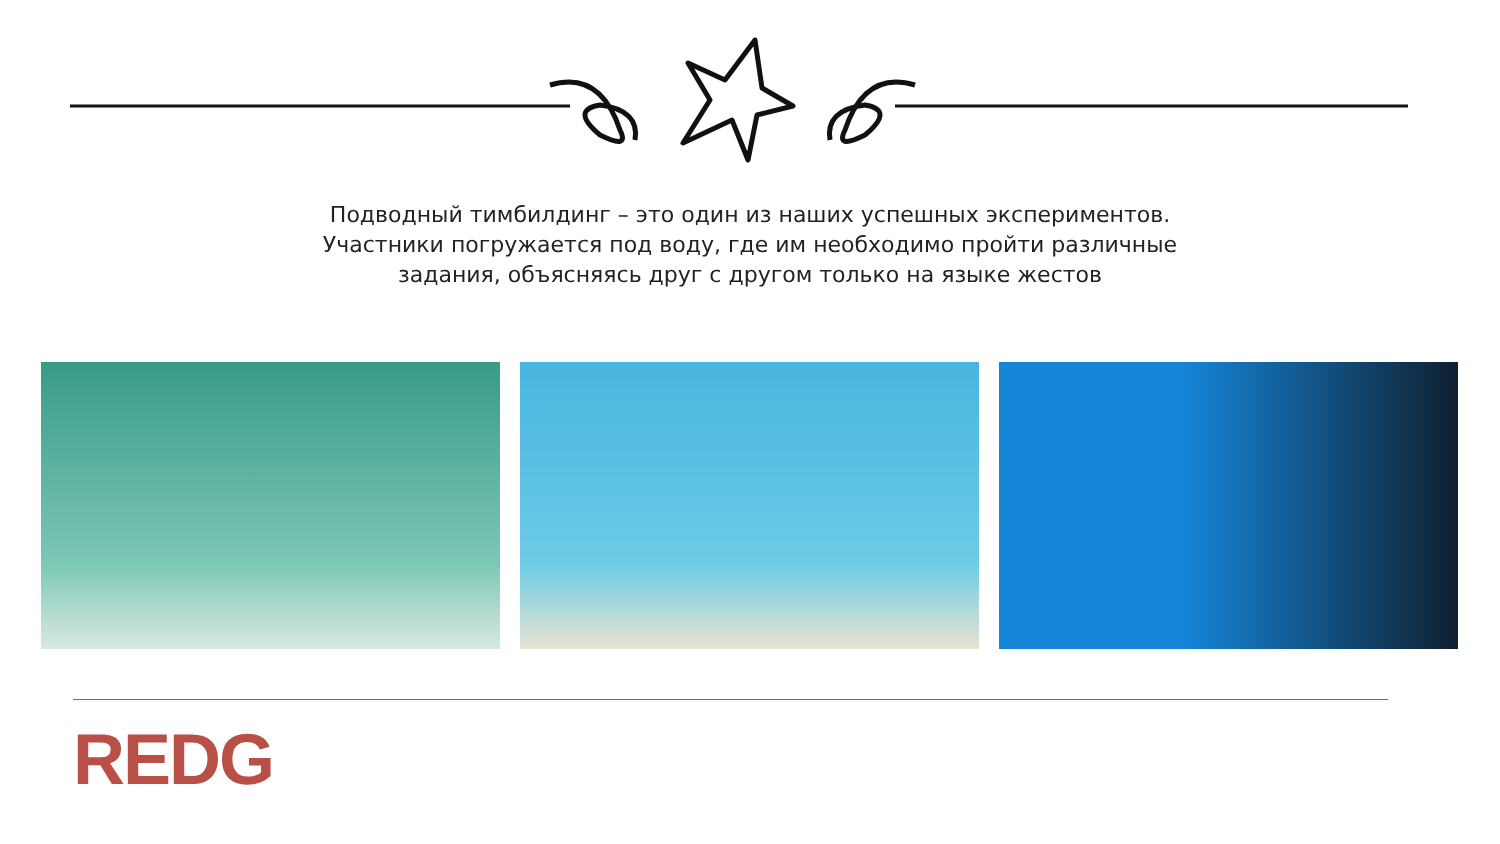Подводный тимбилдинг – это один из наших успешных экспериментов.
Участники погружается под воду, где им необходимо пройти различные
задания, объясняясь друг с другом только на языке жестов
REDG